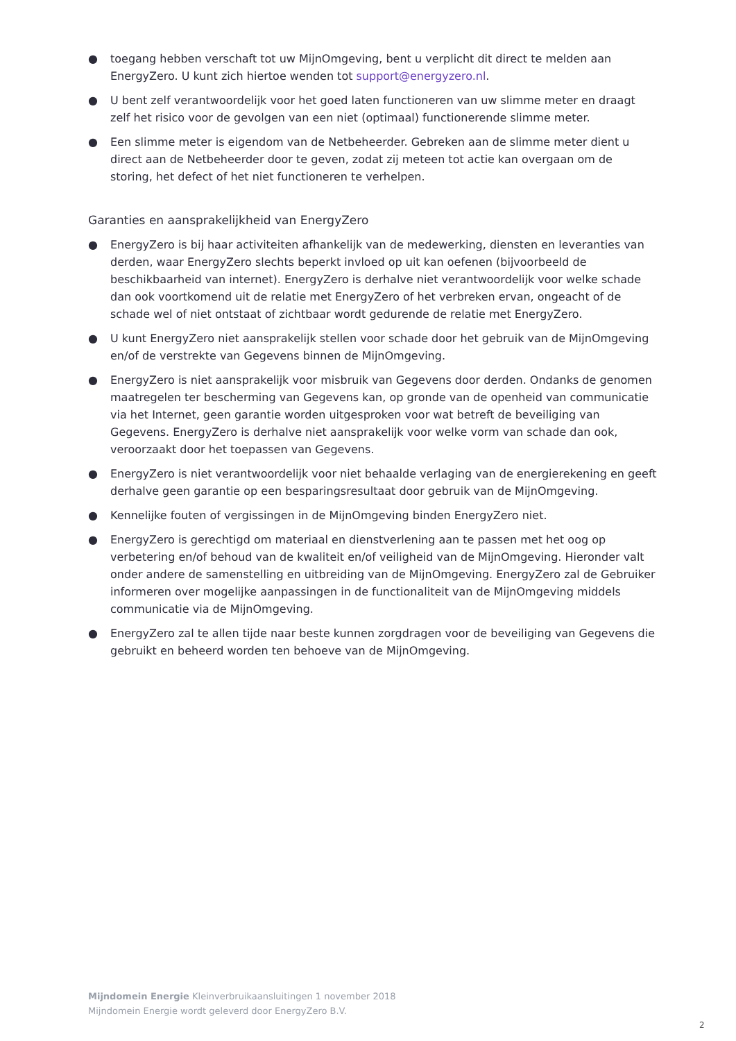● toegang hebben verschaft tot uw MijnOmgeving, bent u verplicht dit direct te melden aan EnergyZero. U kunt zich hiertoe wenden tot support@energyzero.nl.
● U bent zelf verantwoordelijk voor het goed laten functioneren van uw slimme meter en draagt zelf het risico voor de gevolgen van een niet (optimaal) functionerende slimme meter.
● Een slimme meter is eigendom van de Netbeheerder. Gebreken aan de slimme meter dient u direct aan de Netbeheerder door te geven, zodat zij meteen tot actie kan overgaan om de storing, het defect of het niet functioneren te verhelpen.
Garanties en aansprakelijkheid van EnergyZero
● EnergyZero is bij haar activiteiten afhankelijk van de medewerking, diensten en leveranties van derden, waar EnergyZero slechts beperkt invloed op uit kan oefenen (bijvoorbeeld de beschikbaarheid van internet). EnergyZero is derhalve niet verantwoordelijk voor welke schade dan ook voortkomend uit de relatie met EnergyZero of het verbreken ervan, ongeacht of de schade wel of niet ontstaat of zichtbaar wordt gedurende de relatie met EnergyZero.
● U kunt EnergyZero niet aansprakelijk stellen voor schade door het gebruik van de MijnOmgeving en/of de verstrekte van Gegevens binnen de MijnOmgeving.
● EnergyZero is niet aansprakelijk voor misbruik van Gegevens door derden. Ondanks de genomen maatregelen ter bescherming van Gegevens kan, op gronde van de openheid van communicatie via het Internet, geen garantie worden uitgesproken voor wat betreft de beveiliging van Gegevens. EnergyZero is derhalve niet aansprakelijk voor welke vorm van schade dan ook, veroorzaakt door het toepassen van Gegevens.
● EnergyZero is niet verantwoordelijk voor niet behaalde verlaging van de energierekening en geeft derhalve geen garantie op een besparingsresultaat door gebruik van de MijnOmgeving.
● Kennelijke fouten of vergissingen in de MijnOmgeving binden EnergyZero niet.
● EnergyZero is gerechtigd om materiaal en dienstverlening aan te passen met het oog op verbetering en/of behoud van de kwaliteit en/of veiligheid van de MijnOmgeving. Hieronder valt onder andere de samenstelling en uitbreiding van de MijnOmgeving. EnergyZero zal de Gebruiker informeren over mogelijke aanpassingen in de functionaliteit van de MijnOmgeving middels communicatie via de MijnOmgeving.
● EnergyZero zal te allen tijde naar beste kunnen zorgdragen voor de beveiliging van Gegevens die gebruikt en beheerd worden ten behoeve van de MijnOmgeving.
Mijndomein Energie Kleinverbruikaansluitingen 1 november 2018
Mijndomein Energie wordt geleverd door EnergyZero B.V.
2